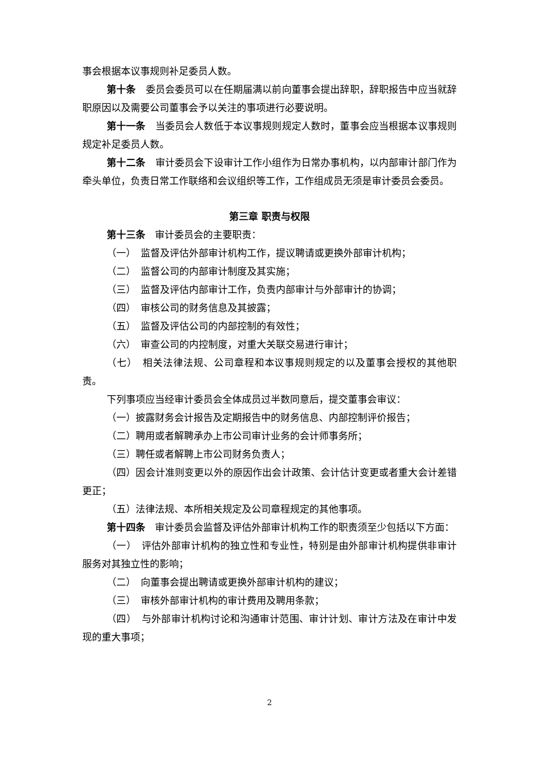事会根据本议事规则补足委员人数。
第十条　委员会委员可以在任期届满以前向董事会提出辞职，辞职报告中应当就辞职原因以及需要公司董事会予以关注的事项进行必要说明。
第十一条　当委员会人数低于本议事规则规定人数时，董事会应当根据本议事规则规定补足委员人数。
第十二条　审计委员会下设审计工作小组作为日常办事机构，以内部审计部门作为牵头单位，负责日常工作联络和会议组织等工作，工作组成员无须是审计委员会委员。
第三章 职责与权限
第十三条　审计委员会的主要职责：
（一）　监督及评估外部审计机构工作，提议聘请或更换外部审计机构；
（二）　监督公司的内部审计制度及其实施；
（三）　监督及评估内部审计工作，负责内部审计与外部审计的协调；
（四）　审核公司的财务信息及其披露；
（五）　监督及评估公司的内部控制的有效性；
（六）　审查公司的内控制度，对重大关联交易进行审计；
（七）　相关法律法规、公司章程和本议事规则规定的以及董事会授权的其他职责。
下列事项应当经审计委员会全体成员过半数同意后，提交董事会审议：
（一）披露财务会计报告及定期报告中的财务信息、内部控制评价报告；
（二）聘用或者解聘承办上市公司审计业务的会计师事务所；
（三）聘任或者解聘上市公司财务负责人；
（四）因会计准则变更以外的原因作出会计政策、会计估计变更或者重大会计差错更正；
（五）法律法规、本所相关规定及公司章程规定的其他事项。
第十四条　审计委员会监督及评估外部审计机构工作的职责须至少包括以下方面：
（一）　评估外部审计机构的独立性和专业性，特别是由外部审计机构提供非审计服务对其独立性的影响；
（二）　向董事会提出聘请或更换外部审计机构的建议；
（三）　审核外部审计机构的审计费用及聘用条款；
（四）　与外部审计机构讨论和沟通审计范围、审计计划、审计方法及在审计中发现的重大事项；
2